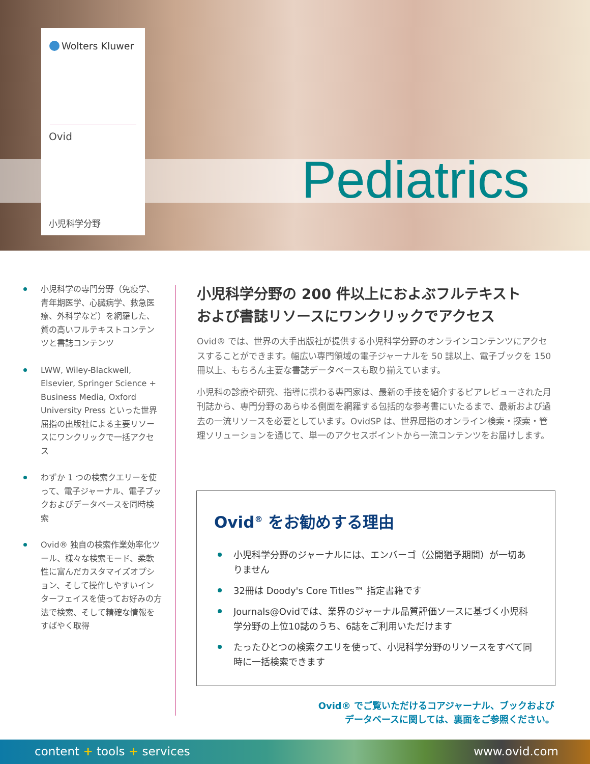Wolters Kluwer
Ovid
小児科学分野
Pediatrics
小児科学の専門分野（免疫学、青年期医学、心臓病学、救急医療、外科学など）を網羅した、質の高いフルテキストコンテンツと書誌コンテンツ
LWW, Wiley-Blackwell, Elsevier, Springer Science + Business Media, Oxford University Press といった世界屈指の出版社による主要リソースにワンクリックで一括アクセス
わずか 1 つの検索クエリーを使って、電子ジャーナル、電子ブックおよびデータベースを同時検索
Ovid® 独自の検索作業効率化ツール、様々な検索モード、柔軟性に富んだカスタマイズオプション、そして操作しやすいインターフェイスを使ってお好みの方法で検索、そして精確な情報をすばやく取得
小児科学分野の 200 件以上におよぶフルテキスト
および書誌リソースにワンクリックでアクセス
Ovid® では、世界の大手出版社が提供する小児科学分野のオンラインコンテンツにアクセスすることができます。幅広い専門領域の電子ジャーナルを 50 誌以上、電子ブックを 150 冊以上、もちろん主要な書誌データベースも取り揃えています。
小児科の診療や研究、指導に携わる専門家は、最新の手技を紹介するピアレビューされた月刊誌から、専門分野のあらゆる側面を網羅する包括的な参考書にいたるまで、最新および過去の一流リソースを必要としています。OvidSP は、世界屈指のオンライン検索・探索・管理ソリューションを通じて、単一のアクセスポイントから一流コンテンツをお届けします。
Ovid<sup>®</sup> をお勧めする理由
小児科学分野のジャーナルには、エンバーゴ（公開猶予期間）が一切ありません
32冊は Doody's Core Titles™ 指定書籍です
Journals@Ovidでは、業界のジャーナル品質評価ソースに基づく小児科学分野の上位10誌のうち、6誌をご利用いただけます
たったひとつの検索クエリを使って、小児科学分野のリソースをすべて同時に一括検索できます
Ovid® でご覧いただけるコアジャーナル、ブックおよび
データベースに関しては、裏面をご参照ください。
content + tools + services www.ovid.com